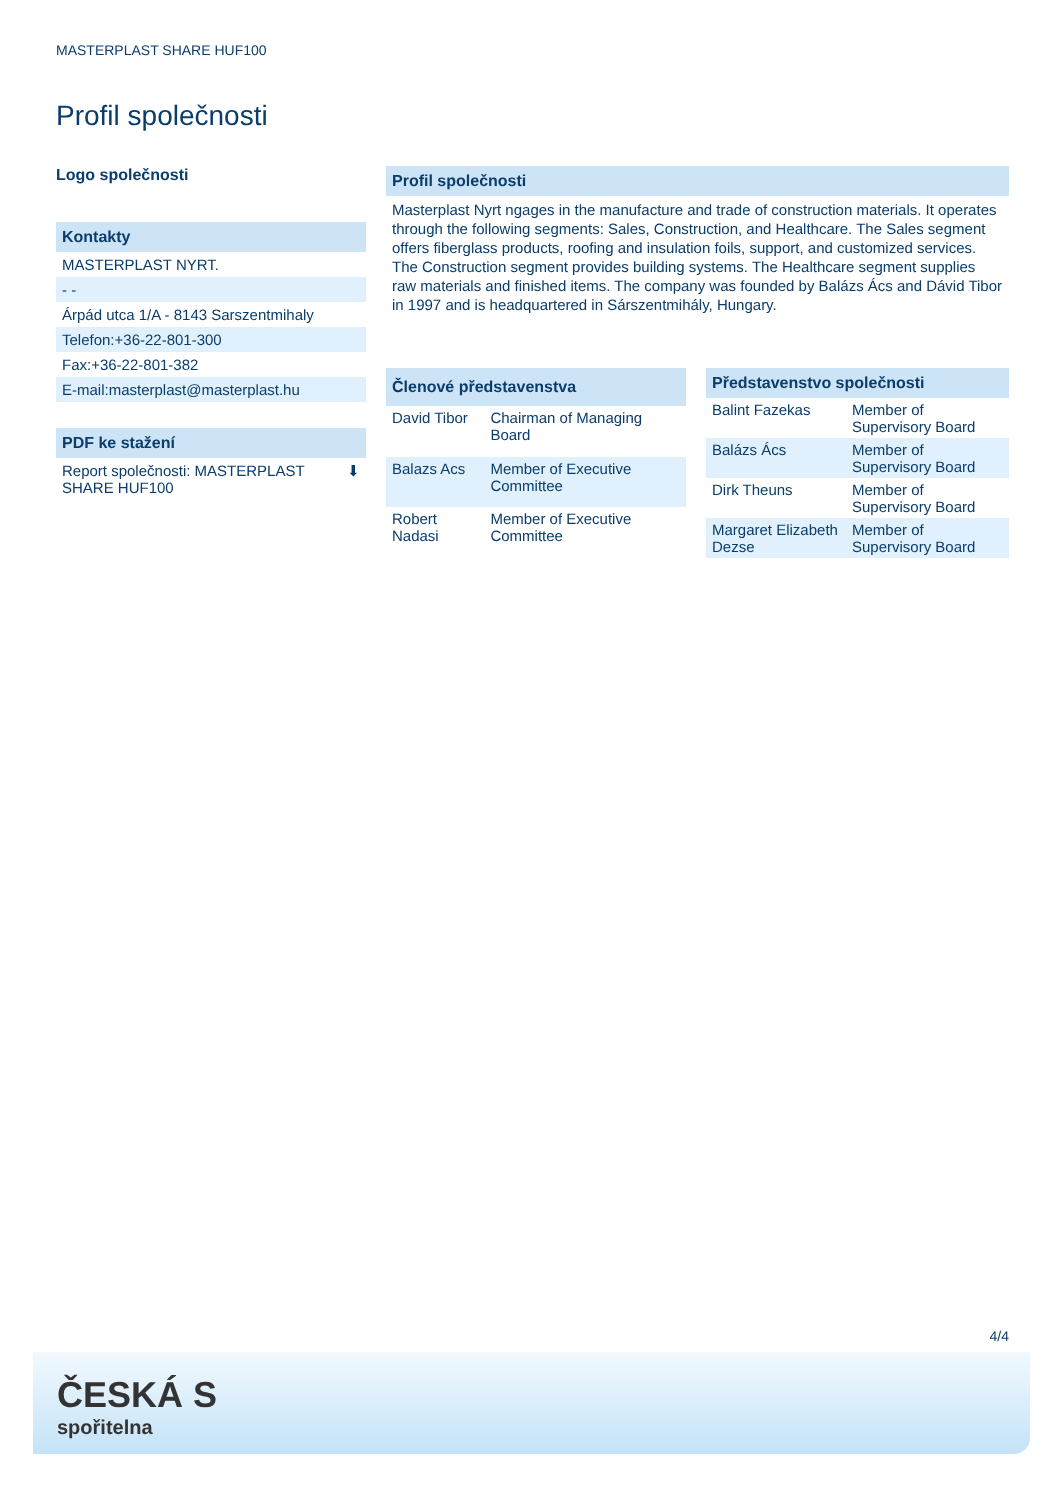MASTERPLAST SHARE HUF100
Profil společnosti
Logo společnosti
Kontakty
MASTERPLAST NYRT.
- -
Árpád utca 1/A - 8143 Sarszentmihaly
Telefon:+36-22-801-300
Fax:+36-22-801-382
E-mail:masterplast@masterplast.hu
PDF ke stažení
Report společnosti: MASTERPLAST
SHARE HUF100 ⬇
Profil společnosti
Masterplast Nyrt ngages in the manufacture and trade of construction materials. It operates through the following segments: Sales, Construction, and Healthcare. The Sales segment offers fiberglass products, roofing and insulation foils, support, and customized services. The Construction segment provides building systems. The Healthcare segment supplies raw materials and finished items. The company was founded by Balázs Ács and Dávid Tibor in 1997 and is headquartered in Sárszentmihály, Hungary.
| Členové představenstva | |
| --- | --- |
| David Tibor | Chairman of Managing Board |
| Balazs Acs | Member of Executive Committee |
| Robert Nadasi | Member of Executive Committee |
| Představenstvo společnosti | |
| --- | --- |
| Balint Fazekas | Member of Supervisory Board |
| Balázs Ács | Member of Supervisory Board |
| Dirk Theuns | Member of Supervisory Board |
| Margaret Elizabeth Dezse | Member of Supervisory Board |
4/4
ČESKÁ S
spořitelna